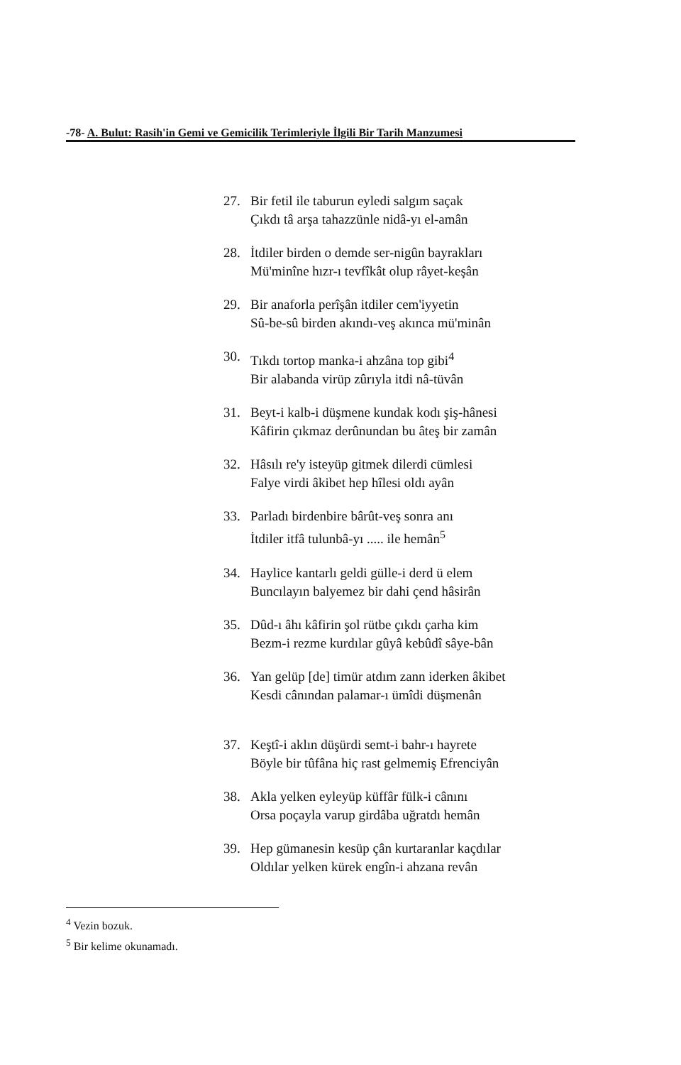-78- A. Bulut: Rasih'in Gemi ve Gemicilik Terimleriyle İlgili Bir Tarih Manzumesi
27. Bir fetil ile taburun eyledi salgım saçak
Çıkdı tâ arşa tahazzünle nidâ-yı el-amân
28. İtdiler birden o demde ser-nigûn bayrakları
Mü'minîne hızr-ı tevfîkât olup râyet-keşân
29. Bir anaforla perîşân itdiler cem'iyyetin
Sû-be-sû birden akındı-veş akınca mü'minân
30. Tıkdı tortop manka-i ahzâna top gibi<sup>4</sup>
Bir alabanda virüp zûrıyla itdi nâ-tüvân
31. Beyt-i kalb-i düşmene kundak kodı şiş-hânesi
Kâfirin çıkmaz derûnundan bu âteş bir zamân
32. Hâsılı re'y isteyüp gitmek dilerdi cümlesi
Falye virdi âkibet hep hîlesi oldı ayân
33. Parladı birdenbire bârût-veş sonra anı
İtdiler itfâ tulunbâ-yı ..... ile hemân<sup>5</sup>
34. Haylice kantarlı geldi gülle-i derd ü elem
Buncılayın balyemez bir dahi çend hâsirân
35. Dûd-ı âhı kâfirin şol rütbe çıkdı çarha kim
Bezm-i rezme kurdılar gûyâ kebûdî sâye-bân
36. Yan gelüp [de] timür atdım zann iderken âkibet
Kesdi cânından palamar-ı ümîdi düşmenân
37. Keştî-i aklın düşürdi semt-i bahr-ı hayrete
Böyle bir tûfâna hiç rast gelmemiş Efrenciyân
38. Akla yelken eyleyüp küffâr fülk-i cânını
Orsa poçayla varup girdâba uğratdı hemân
39. Hep gümanesin kesüp çân kurtaranlar kaçdılar
Oldılar yelken kürek engîn-i ahzana revân
<sup>4</sup> Vezin bozuk.
<sup>5</sup> Bir kelime okunamadı.